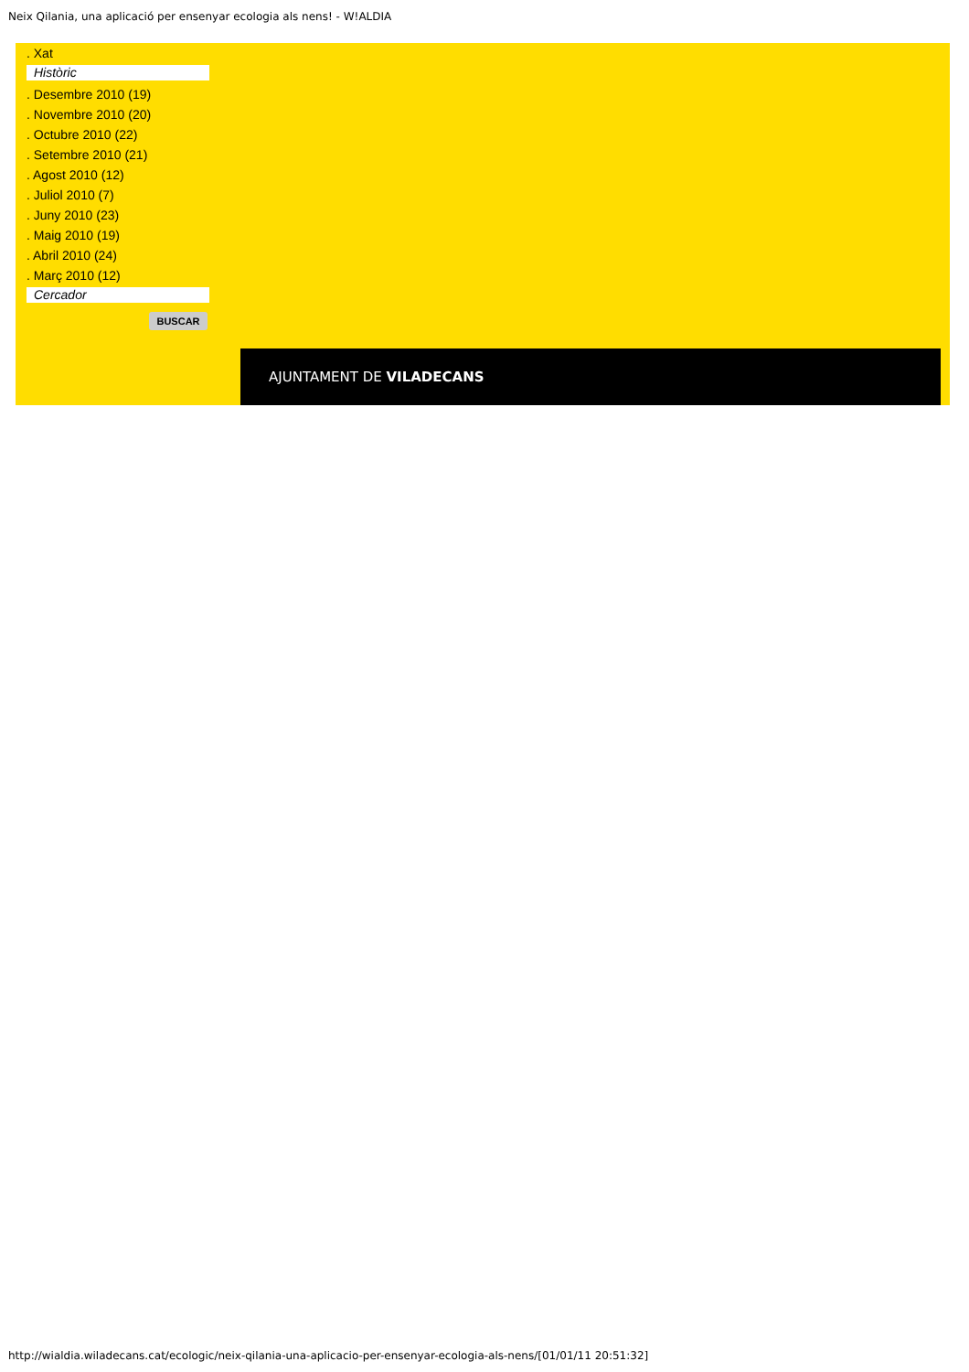Neix Qilania, una aplicació per ensenyar ecologia als nens! - W!ALDIA
. Xat
Històric
. Desembre 2010 (19)
. Novembre 2010 (20)
. Octubre 2010 (22)
. Setembre 2010 (21)
. Agost 2010 (12)
. Juliol 2010 (7)
. Juny 2010 (23)
. Maig 2010 (19)
. Abril 2010 (24)
. Març 2010 (12)
Cercador
BUSCAR
AJUNTAMENT DE VILADECANS
http://wialdia.wiladecans.cat/ecologic/neix-qilania-una-aplicacio-per-ensenyar-ecologia-als-nens/[01/01/11 20:51:32]